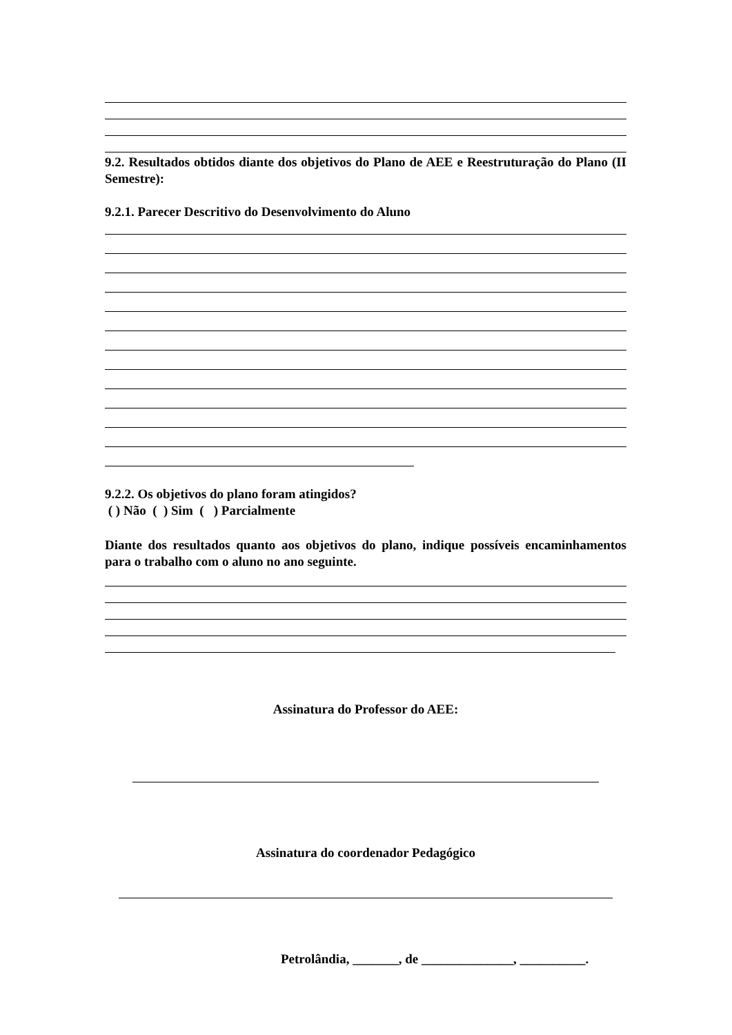9.2. Resultados obtidos diante dos objetivos do Plano de AEE e Reestruturação do Plano (II Semestre):
9.2.1. Parecer Descritivo do Desenvolvimento do Aluno
9.2.2. Os objetivos do plano foram atingidos?
( ) Não ( ) Sim ( ) Parcialmente
Diante dos resultados quanto aos objetivos do plano, indique possíveis encaminhamentos para o trabalho com o aluno no ano seguinte.
Assinatura do Professor do AEE:
Assinatura do coordenador Pedagógico
Petrolândia, _______, de ______________, __________.